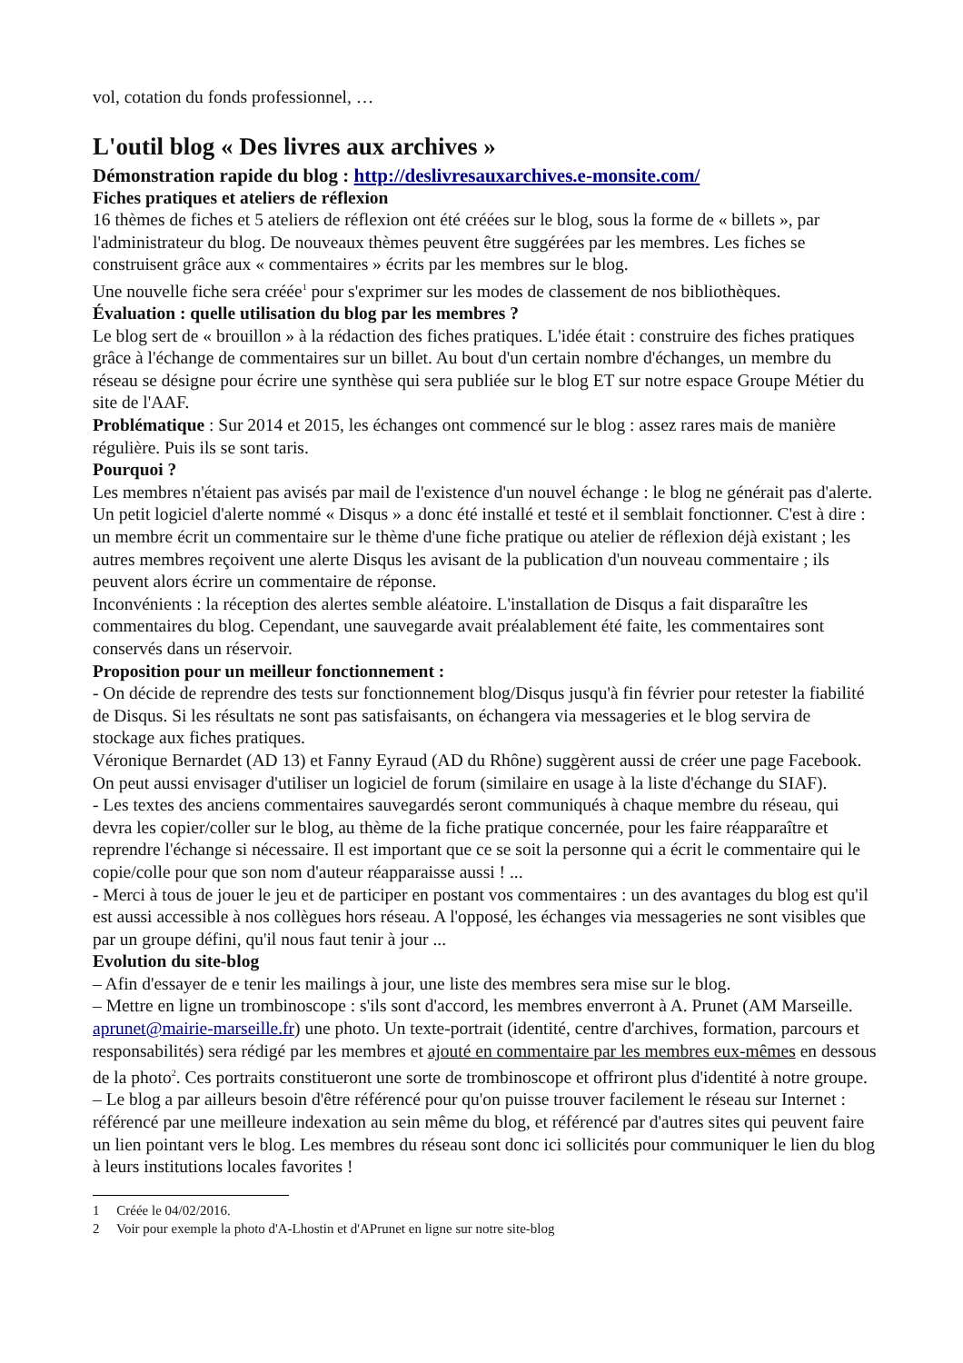vol, cotation du fonds professionnel, …
L'outil blog « Des livres aux archives »
Démonstration rapide du blog : http://deslivresauxarchives.e-monsite.com/
Fiches pratiques et ateliers de réflexion
16 thèmes de fiches et 5 ateliers de réflexion ont été créées sur le blog, sous la forme de « billets », par l'administrateur du blog. De nouveaux thèmes peuvent être suggérées par les membres. Les fiches se construisent grâce aux « commentaires » écrits par les membres sur le blog.
Une nouvelle fiche sera créée<sup>1</sup> pour s'exprimer sur les modes de classement de nos bibliothèques.
Évaluation : quelle utilisation du blog par les membres ?
Le blog sert de « brouillon » à la rédaction des fiches pratiques. L'idée était : construire des fiches pratiques grâce à l'échange de commentaires sur un billet. Au bout d'un certain nombre d'échanges, un membre du réseau se désigne pour écrire une synthèse qui sera publiée sur le blog ET sur notre espace Groupe Métier du site de l'AAF.
Problématique : Sur 2014 et 2015, les échanges ont commencé sur le blog : assez rares mais de manière régulière. Puis ils se sont taris.
Pourquoi ?
Les membres n'étaient pas avisés par mail de l'existence d'un nouvel échange : le blog ne générait pas d'alerte. Un petit logiciel d'alerte nommé « Disqus » a donc été installé et testé et il semblait fonctionner. C'est à dire : un membre écrit un commentaire sur le thème d'une fiche pratique ou atelier de réflexion déjà existant ; les autres membres reçoivent une alerte Disqus les avisant de la publication d'un nouveau commentaire ; ils peuvent alors écrire un commentaire de réponse.
Inconvénients : la réception des alertes semble aléatoire. L'installation de Disqus a fait disparaître les commentaires du blog. Cependant, une sauvegarde avait préalablement été faite, les commentaires sont conservés dans un réservoir.
Proposition pour un meilleur fonctionnement :
- On décide de reprendre des tests sur fonctionnement blog/Disqus jusqu'à fin février pour retester la fiabilité de Disqus. Si les résultats ne sont pas satisfaisants, on échangera via messageries et le blog servira de stockage aux fiches pratiques.
Véronique Bernardet (AD 13) et Fanny Eyraud (AD du Rhône) suggèrent aussi de créer une page Facebook. On peut aussi envisager d'utiliser un logiciel de forum (similaire en usage à la liste d'échange du SIAF).
- Les textes des anciens commentaires sauvegardés seront communiqués à chaque membre du réseau, qui devra les copier/coller sur le blog, au thème de la fiche pratique concernée, pour les faire réapparaître et reprendre l'échange si nécessaire. Il est important que ce se soit la personne qui a écrit le commentaire qui le copie/colle pour que son nom d'auteur réapparaisse aussi ! ...
- Merci à tous de jouer le jeu et de participer en postant vos commentaires : un des avantages du blog est qu'il est aussi accessible à nos collègues hors réseau. A l'opposé, les échanges via messageries ne sont visibles que par un groupe défini, qu'il nous faut tenir à jour ...
Evolution du site-blog
– Afin d'essayer de e tenir les mailings à jour, une liste des membres sera mise sur le blog.
– Mettre en ligne un trombinoscope : s'ils sont d'accord, les membres enverront à A. Prunet (AM Marseille. aprunet@mairie-marseille.fr) une photo. Un texte-portrait (identité, centre d'archives, formation, parcours et responsabilités) sera rédigé par les membres et ajouté en commentaire par les membres eux-mêmes en dessous de la photo<sup>2</sup>. Ces portraits constitueront une sorte de trombinoscope et offriront plus d'identité à notre groupe.
– Le blog a par ailleurs besoin d'être référencé pour qu'on puisse trouver facilement le réseau sur Internet : référencé par une meilleure indexation au sein même du blog, et référencé par d'autres sites qui peuvent faire un lien pointant vers le blog. Les membres du réseau sont donc ici sollicités pour communiquer le lien du blog à leurs institutions locales favorites !
1 Créée le 04/02/2016.
2 Voir pour exemple la photo d'A-Lhostin et d'APrunet en ligne sur notre site-blog